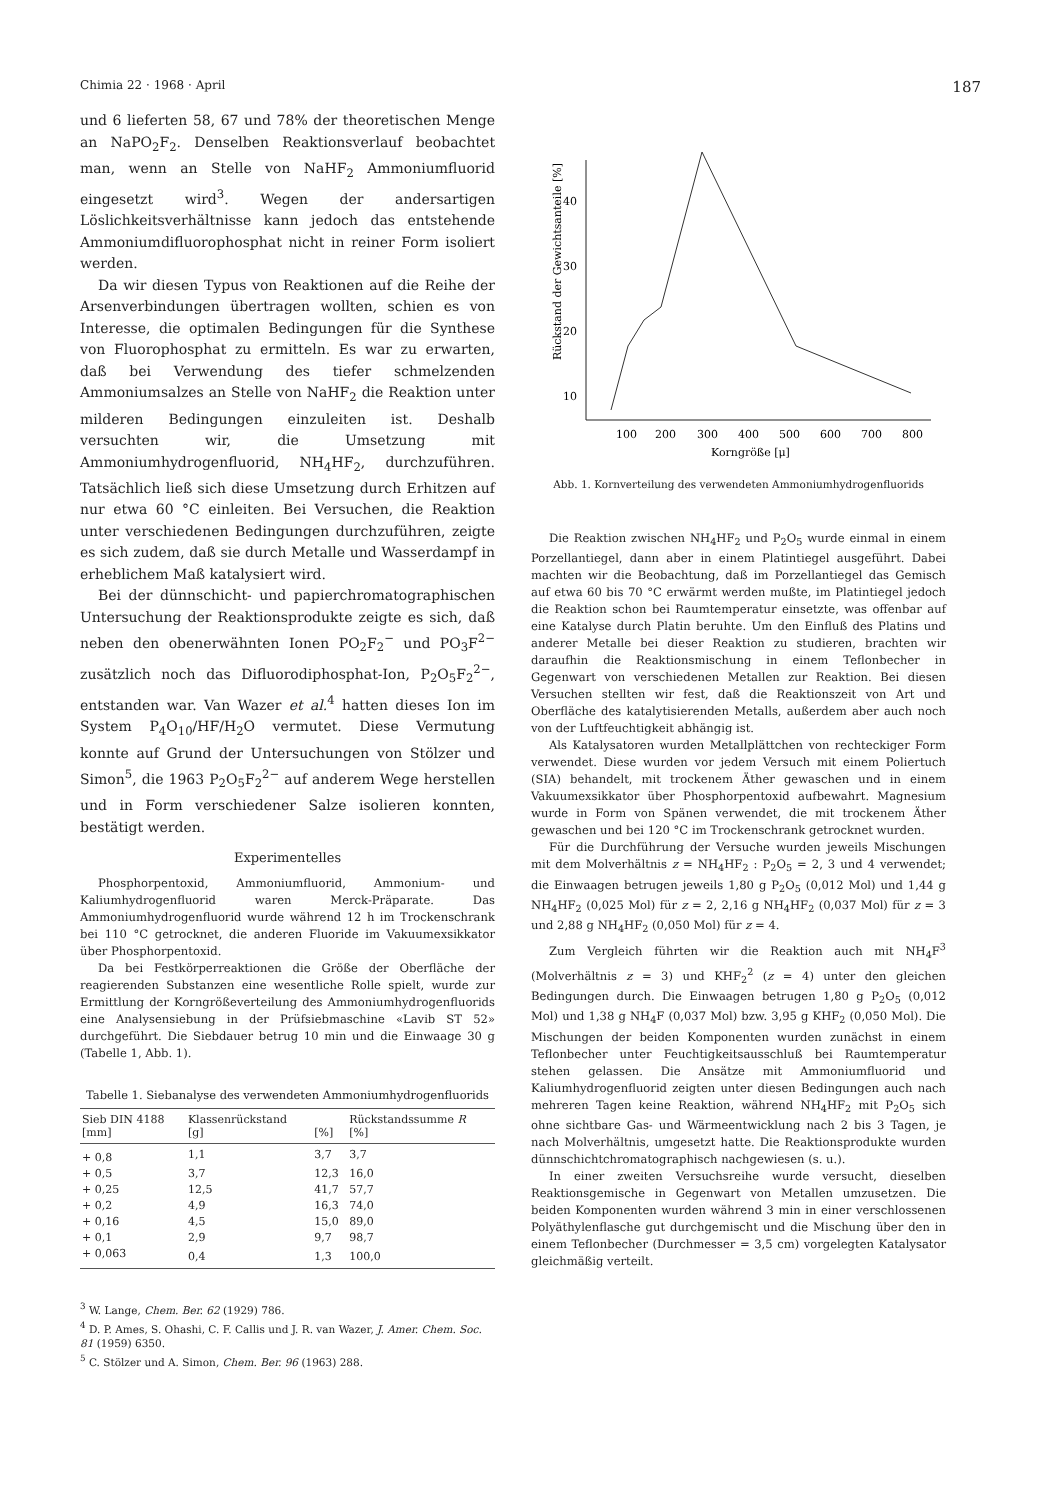Chimia 22 · 1968 · April 187
und 6 lieferten 58, 67 und 78% der theoretischen Menge an NaPO<sub>2</sub>F<sub>2</sub>. Denselben Reaktionsverlauf beobachtet man, wenn an Stelle von NaHF<sub>2</sub> Ammoniumfluorid eingesetzt wird<sup>3</sup>. Wegen der andersartigen Löslichkeitsverhältnisse kann jedoch das entstehende Ammoniumdifluorophosphat nicht in reiner Form isoliert werden.
Da wir diesen Typus von Reaktionen auf die Reihe der Arsenverbindungen übertragen wollten, schien es von Interesse, die optimalen Bedingungen für die Synthese von Fluorophosphat zu ermitteln. Es war zu erwarten, daß bei Verwendung des tiefer schmelzenden Ammoniumsalzes an Stelle von NaHF<sub>2</sub> die Reaktion unter milderen Bedingungen einzuleiten ist. Deshalb versuchten wir, die Umsetzung mit Ammoniumhydrogenfluorid, NH<sub>4</sub>HF<sub>2</sub>, durchzuführen. Tatsächlich ließ sich diese Umsetzung durch Erhitzen auf nur etwa 60 °C einleiten. Bei Versuchen, die Reaktion unter verschiedenen Bedingungen durchzuführen, zeigte es sich zudem, daß sie durch Metalle und Wasserdampf in erheblichem Maß katalysiert wird.
Bei der dünnschicht- und papierchromatographischen Untersuchung der Reaktionsprodukte zeigte es sich, daß neben den obenerwähnten Ionen PO<sub>2</sub>F<sub>2</sub><sup>−</sup> und PO<sub>3</sub>F<sup>2−</sup> zusätzlich noch das Difluorodiphosphat-Ion, P<sub>2</sub>O<sub>5</sub>F<sub>2</sub><sup>2−</sup>, entstanden war. Van Wazer et al.<sup>4</sup> hatten dieses Ion im System P<sub>4</sub>O<sub>10</sub>/HF/H<sub>2</sub>O vermutet. Diese Vermutung konnte auf Grund der Untersuchungen von Stölzer und Simon<sup>5</sup>, die 1963 P<sub>2</sub>O<sub>5</sub>F<sub>2</sub><sup>2−</sup> auf anderem Wege herstellen und in Form verschiedener Salze isolieren konnten, bestätigt werden.
Experimentelles
Phosphorpentoxid, Ammoniumfluorid, Ammonium- und Kaliumhydrogenfluorid waren Merck-Präparate. Das Ammoniumhydrogenfluorid wurde während 12 h im Trockenschrank bei 110 °C getrocknet, die anderen Fluoride im Vakuumexsikkator über Phosphorpentoxid.
Da bei Festkörperreaktionen die Größe der Oberfläche der reagierenden Substanzen eine wesentliche Rolle spielt, wurde zur Ermittlung der Korngrößeverteilung des Ammoniumhydrogenfluorids eine Analysensiebung in der Prüfsiebmaschine «Lavib ST 52» durchgeführt. Die Siebdauer betrug 10 min und die Einwaage 30 g (Tabelle 1, Abb. 1).
Tabelle 1. Siebanalyse des verwendeten Ammoniumhydrogenfluorids
| Sieb DIN 4188 [mm] | Klassenrückstand [g] | [%] | Rückstandssumme R [%] |
| --- | --- | --- | --- |
| + 0,8 | 1,1 | 3,7 | 3,7 |
| + 0,5 | 3,7 | 12,3 | 16,0 |
| + 0,25 | 12,5 | 41,7 | 57,7 |
| + 0,2 | 4,9 | 16,3 | 74,0 |
| + 0,16 | 4,5 | 15,0 | 89,0 |
| + 0,1 | 2,9 | 9,7 | 98,7 |
| + 0,063 | 0,4 | 1,3 | 100,0 |
<sup>3</sup> W. Lange, Chem. Ber. 62 (1929) 786.
<sup>4</sup> D. P. Ames, S. Ohashi, C. F. Callis und J. R. van Wazer, J. Amer. Chem. Soc. 81 (1959) 6350.
<sup>5</sup> C. Stölzer und A. Simon, Chem. Ber. 96 (1963) 288.
Rückstand der Gewichtsanteile [%]
40
30
20
10
100
200
300
400
500
600
700
800
Korngröße [μ]
Abb. 1. Kornverteilung des verwendeten Ammoniumhydrogenfluorids
Die Reaktion zwischen NH<sub>4</sub>HF<sub>2</sub> und P<sub>2</sub>O<sub>5</sub> wurde einmal in einem Porzellantiegel, dann aber in einem Platintiegel ausgeführt. Dabei machten wir die Beobachtung, daß im Porzellantiegel das Gemisch auf etwa 60 bis 70 °C erwärmt werden mußte, im Platintiegel jedoch die Reaktion schon bei Raumtemperatur einsetzte, was offenbar auf eine Katalyse durch Platin beruhte. Um den Einfluß des Platins und anderer Metalle bei dieser Reaktion zu studieren, brachten wir daraufhin die Reaktionsmischung in einem Teflonbecher in Gegenwart von verschiedenen Metallen zur Reaktion. Bei diesen Versuchen stellten wir fest, daß die Reaktionszeit von Art und Oberfläche des katalytisierenden Metalls, außerdem aber auch noch von der Luftfeuchtigkeit abhängig ist.
Als Katalysatoren wurden Metallplättchen von rechteckiger Form verwendet. Diese wurden vor jedem Versuch mit einem Poliertuch (SIA) behandelt, mit trockenem Äther gewaschen und in einem Vakuumexsikkator über Phosphorpentoxid aufbewahrt. Magnesium wurde in Form von Spänen verwendet, die mit trockenem Äther gewaschen und bei 120 °C im Trockenschrank getrocknet wurden.
Für die Durchführung der Versuche wurden jeweils Mischungen mit dem Molverhältnis z = NH<sub>4</sub>HF<sub>2</sub> : P<sub>2</sub>O<sub>5</sub> = 2, 3 und 4 verwendet; die Einwaagen betrugen jeweils 1,80 g P<sub>2</sub>O<sub>5</sub> (0,012 Mol) und 1,44 g NH<sub>4</sub>HF<sub>2</sub> (0,025 Mol) für z = 2, 2,16 g NH<sub>4</sub>HF<sub>2</sub> (0,037 Mol) für z = 3 und 2,88 g NH<sub>4</sub>HF<sub>2</sub> (0,050 Mol) für z = 4.
Zum Vergleich führten wir die Reaktion auch mit NH<sub>4</sub>F<sup>3</sup> (Molverhältnis z = 3) und KHF<sub>2</sub><sup>2</sup> (z = 4) unter den gleichen Bedingungen durch. Die Einwaagen betrugen 1,80 g P<sub>2</sub>O<sub>5</sub> (0,012 Mol) und 1,38 g NH<sub>4</sub>F (0,037 Mol) bzw. 3,95 g KHF<sub>2</sub> (0,050 Mol). Die Mischungen der beiden Komponenten wurden zunächst in einem Teflonbecher unter Feuchtigkeitsausschluß bei Raumtemperatur stehen gelassen. Die Ansätze mit Ammoniumfluorid und Kaliumhydrogenfluorid zeigten unter diesen Bedingungen auch nach mehreren Tagen keine Reaktion, während NH<sub>4</sub>HF<sub>2</sub> mit P<sub>2</sub>O<sub>5</sub> sich ohne sichtbare Gas- und Wärmeentwicklung nach 2 bis 3 Tagen, je nach Molverhältnis, umgesetzt hatte. Die Reaktionsprodukte wurden dünnschichtchromatographisch nachgewiesen (s. u.).
In einer zweiten Versuchsreihe wurde versucht, dieselben Reaktionsgemische in Gegenwart von Metallen umzusetzen. Die beiden Komponenten wurden während 3 min in einer verschlossenen Polyäthylenflasche gut durchgemischt und die Mischung über den in einem Teflonbecher (Durchmesser = 3,5 cm) vorgelegten Katalysator gleichmäßig verteilt.